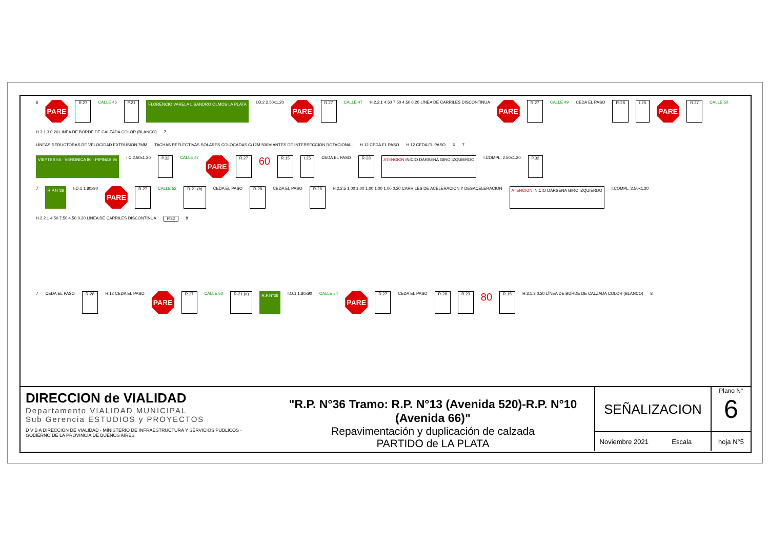6
PARE
R.27 CALLE 46 P.21 FLORENCIO VARELA LISANDRO OLMOS LA PLATA I.O.2 2.50x1.20
PARE
R.27 CALLE 47 H.2.2.1 4.50 7.50 4.50 0.20 LÍNEA DE CARRILES DISCONTÍNUA
PARE
R.27 CALLE 49 CEDA EL PASO R-28 I.25
PARE
R.27 CALLE 50 H.3.1.3 0.20 LÍNEA DE BORDE DE CALZADA COLOR (BLANCO) 7
LÍNEAS REDUCTORAS DE VELOCIDAD EXTRUSION 7MM TACHAS REFLECTIVAS SOLARES COLOCADAS C/12M 500M ANTES DE INTERSECCION ROTACIONAL H.12 CEDA EL PASO H.12 CEDA EL PASO 6 7
VIEYTES 55 · VERONICA 80 · PIPINAS 95 I.C 2.50x1.20 P.32 CALLE 47
PARE
R.27 60 R.15 I.25 CEDA EL PASO R-28 ATENCION INICIO DARSENA GIRO IZQUIERDO I.COMPL. 2.50x1.20 P.32
7 R.P.N°36 I.O.1 1.80x90
PARE
R.27 CALLE 52 R-21 (b) CEDA EL PASO R-28 CEDA EL PASO R-28 H.2.2.5 1.00 1.00 1.00 1.00 1.00 0.20 CARRILES DE ACELERACION Y DESACELERACION ATENCION INICIO DARSENA GIRO IZQUIERDO I.COMPL. 2.50x1.20 H.2.2.1 4.50 7.50 4.50 0.20 LÍNEA DE CARRILES DISCONTÍNUA P.32 8
7 CEDA EL PASO R-28 H.12 CEDA EL PASO
PARE
R.27 CALLE 52 R-21 (a) R.P.N°36 I.O.1 1.80x90 CALLE 54
PARE
R.27 CEDA EL PASO R-28 R.23 80 R.15 H.3.1.3 0.20 LÍNEA DE BORDE DE CALZADA COLOR (BLANCO) 8
DIRECCION de VIALIDAD
Departamento VIALIDAD MUNICIPAL
Sub Gerencia ESTUDIOS y PROYECTOS
D V B A DIRECCIÓN DE VIALIDAD · MINISTERIO DE INFRAESTRUCTURA Y SERVICIOS PÚBLICOS · GOBIERNO DE LA PROVINCIA DE BUENOS AIRES
"R.P. N°36 Tramo: R.P. N°13 (Avenida 520)-R.P. N°10 (Avenida 66)"
Repavimentación y duplicación de calzada
PARTIDO de LA PLATA
SEÑALIZACION
Noviembre 2021 Escala
Plano N°
6
hoja N°5